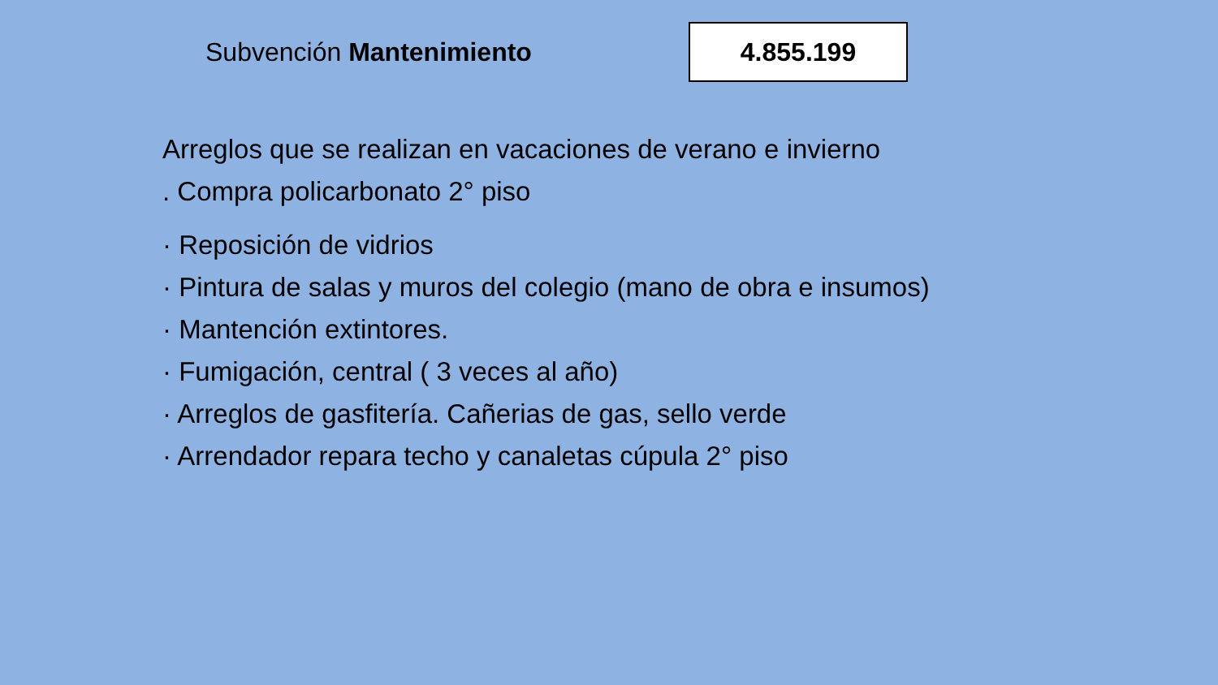Subvención Mantenimiento
4.855.199
Arreglos que se realizan en vacaciones de verano e invierno
. Compra policarbonato 2° piso
· Reposición de vidrios
· Pintura de salas y muros del colegio (mano de obra e insumos)
· Mantención extintores.
· Fumigación, central ( 3 veces al año)
· Arreglos de gasfitería. Cañerias de gas, sello verde
· Arrendador repara techo y canaletas cúpula 2° piso